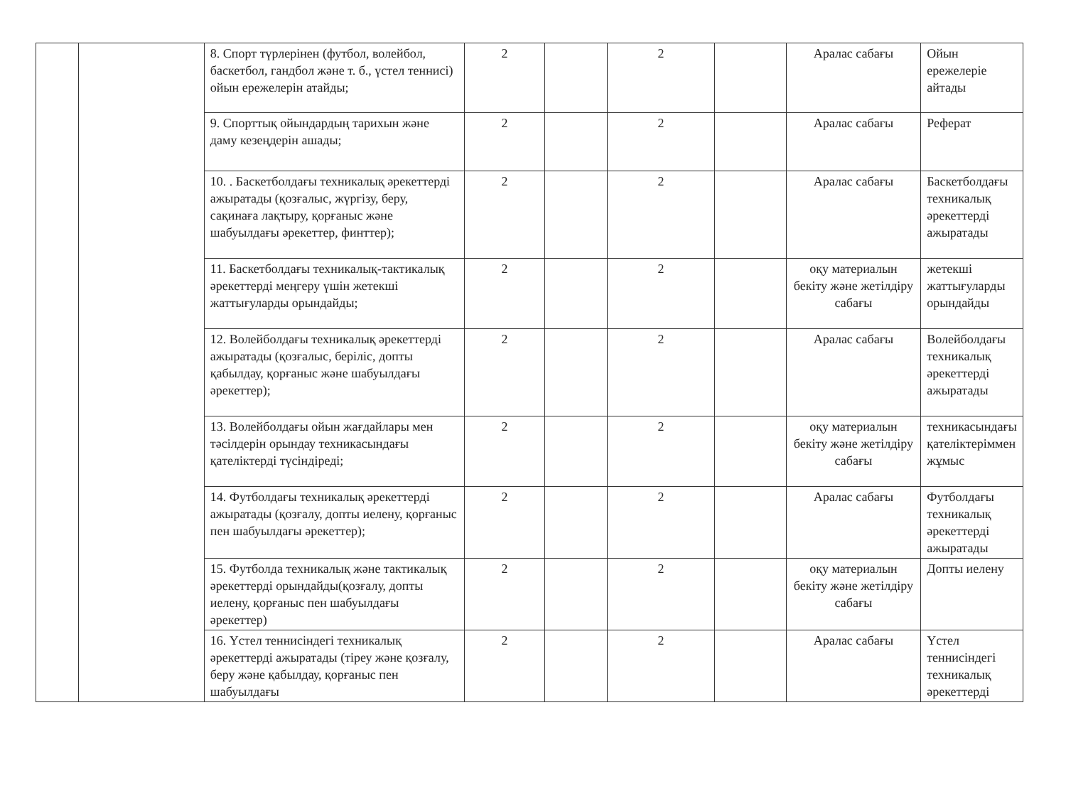| | | 8. Спорт түрлерінен (футбол, волейбол, баскетбол, гандбол және т. б., үстел теннисі) ойын ережелерін атайды; | 2 | | 2 | | Аралас сабағы | Ойын ережелеріе айтады |
| | | 9. Спорттық ойындардың тарихын және даму кезеңдерін ашады; | 2 | | 2 | | Аралас сабағы | Реферат |
| | | 10. . Баскетболдағы техникалық әрекеттерді ажыратады (қозғалыс, жүргізу, беру, сақинаға лақтыру, қорғаныс және шабуылдағы әрекеттер, финттер); | 2 | | 2 | | Аралас сабағы | Баскетболдағы техникалық әрекеттерді ажыратады |
| | | 11. Баскетболдағы техникалық-тактикалық әрекеттерді меңгеру үшін жетекші жаттығуларды орындайды; | 2 | | 2 | | оқу материалын бекіту және жетілдіру сабағы | жетекші жаттығуларды орындайды |
| | | 12. Волейболдағы техникалық әрекеттерді ажыратады (қозғалыс, беріліс, допты қабылдау, қорғаныс және шабуылдағы әрекеттер); | 2 | | 2 | | Аралас сабағы | Волейболдағы техникалық әрекеттерді ажыратады |
| | | 13. Волейболдағы ойын жағдайлары мен тәсілдерін орындау техникасындағы қателіктерді түсіндіреді; | 2 | | 2 | | оқу материалын бекіту және жетілдіру сабағы | техникасындағы қателіктеріммен жұмыс |
| | | 14. Футболдағы техникалық әрекеттерді ажыратады (қозғалу, допты иелену, қорғаныс пен шабуылдағы әрекеттер); | 2 | | 2 | | Аралас сабағы | Футболдағы техникалық әрекеттерді ажыратады |
| | | 15. Футболда техникалық және тактикалық әрекеттерді орындайды(қозғалу, допты иелену, қорғаныс пен шабуылдағы әрекеттер) | 2 | | 2 | | оқу материалын бекіту және жетілдіру сабағы | Допты иелену |
| | | 16. Үстел теннисіндегі техникалық әрекеттерді ажыратады (тіреу және қозғалу, беру және қабылдау, қорғаныс пен шабуылдағы | 2 | | 2 | | Аралас сабағы | Үстел теннисіндегі техникалық әрекеттерді |